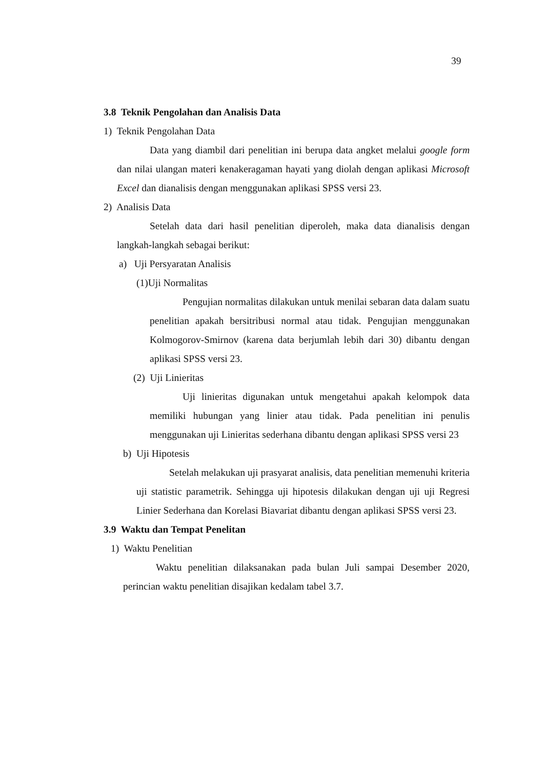39
3.8 Teknik Pengolahan dan Analisis Data
1) Teknik Pengolahan Data
Data yang diambil dari penelitian ini berupa data angket melalui google form dan nilai ulangan materi kenakeragaman hayati yang diolah dengan aplikasi Microsoft Excel dan dianalisis dengan menggunakan aplikasi SPSS versi 23.
2) Analisis Data
Setelah data dari hasil penelitian diperoleh, maka data dianalisis dengan langkah-langkah sebagai berikut:
a) Uji Persyaratan Analisis
(1)Uji Normalitas
Pengujian normalitas dilakukan untuk menilai sebaran data dalam suatu penelitian apakah bersitribusi normal atau tidak. Pengujian menggunakan Kolmogorov-Smirnov (karena data berjumlah lebih dari 30) dibantu dengan aplikasi SPSS versi 23.
(2) Uji Linieritas
Uji linieritas digunakan untuk mengetahui apakah kelompok data memiliki hubungan yang linier atau tidak. Pada penelitian ini penulis menggunakan uji Linieritas sederhana dibantu dengan aplikasi SPSS versi 23
b) Uji Hipotesis
Setelah melakukan uji prasyarat analisis, data penelitian memenuhi kriteria uji statistic parametrik. Sehingga uji hipotesis dilakukan dengan uji uji Regresi Linier Sederhana dan Korelasi Biavariat dibantu dengan aplikasi SPSS versi 23.
3.9 Waktu dan Tempat Penelitan
1) Waktu Penelitian
Waktu penelitian dilaksanakan pada bulan Juli sampai Desember 2020, perincian waktu penelitian disajikan kedalam tabel 3.7.